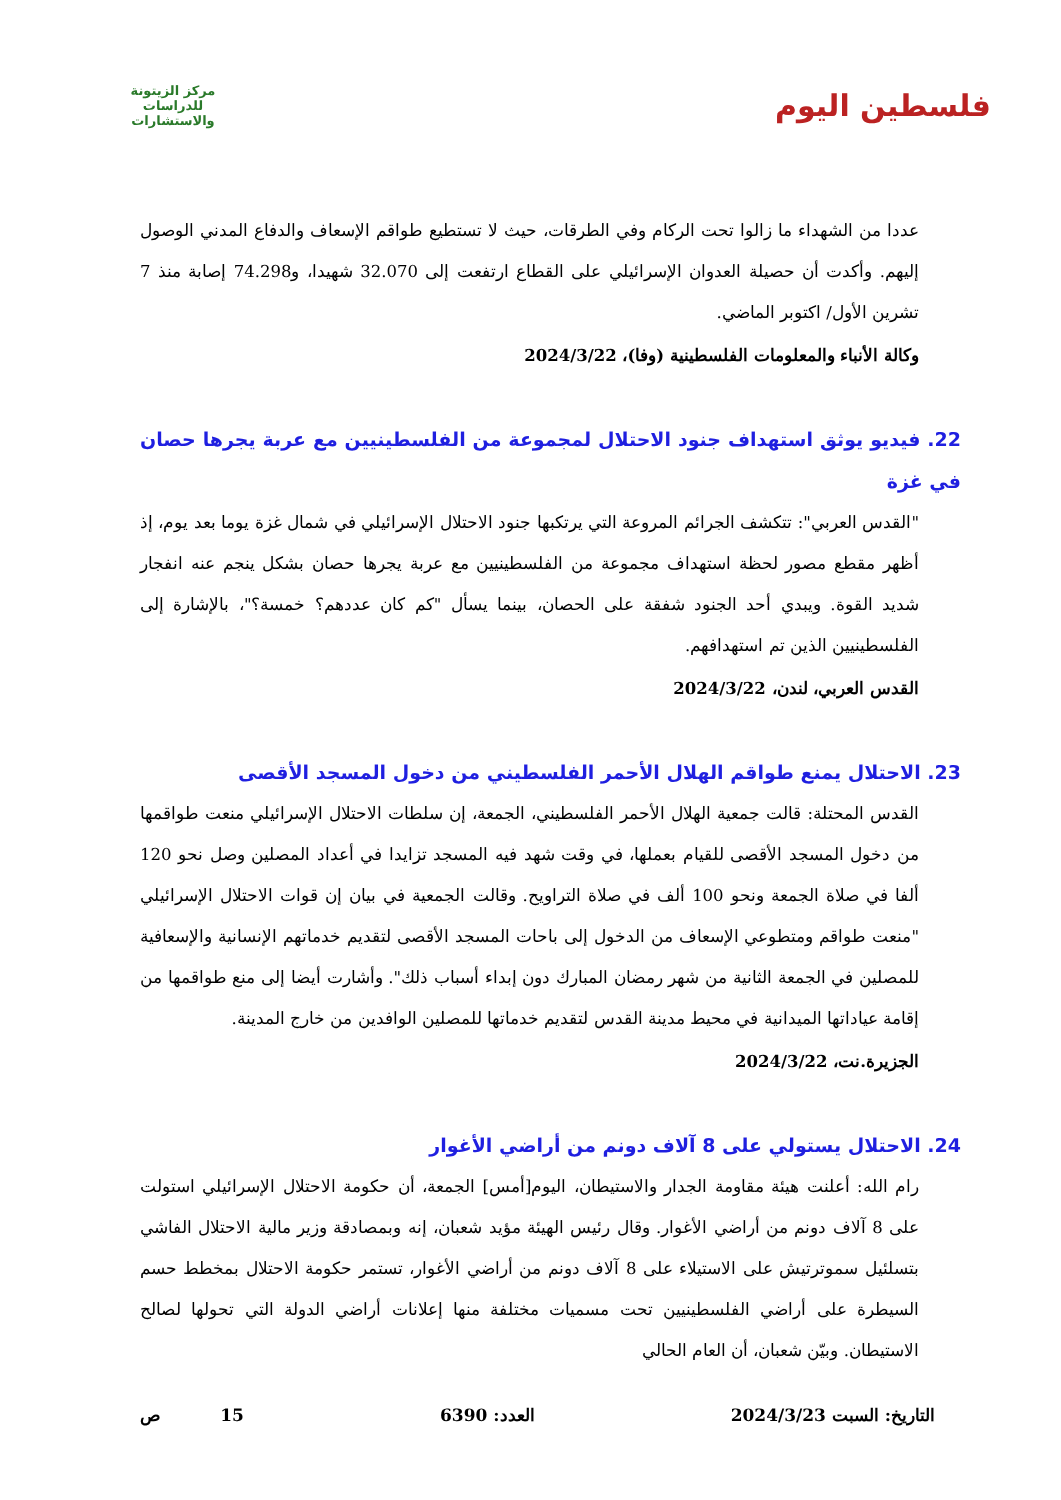فلسطين اليوم
مركز الزيتونة للدراسات والاستشارات
عددا من الشهداء ما زالوا تحت الركام وفي الطرقات، حيث لا تستطيع طواقم الإسعاف والدفاع المدني الوصول إليهم. وأكدت أن حصيلة العدوان الإسرائيلي على القطاع ارتفعت إلى 32.070 شهيدا، و74.298 إصابة منذ 7 تشرين الأول/ اكتوبر الماضي.
وكالة الأنباء والمعلومات الفلسطينية (وفا)، 2024/3/22
22. فيديو يوثق استهداف جنود الاحتلال لمجموعة من الفلسطينيين مع عربة يجرها حصان في غزة
"القدس العربي": تتكشف الجرائم المروعة التي يرتكبها جنود الاحتلال الإسرائيلي في شمال غزة يوما بعد يوم، إذ أظهر مقطع مصور لحظة استهداف مجموعة من الفلسطينيين مع عربة يجرها حصان بشكل ينجم عنه انفجار شديد القوة. ويبدي أحد الجنود شفقة على الحصان، بينما يسأل "كم كان عددهم؟ خمسة؟"، بالإشارة إلى الفلسطينيين الذين تم استهدافهم.
القدس العربي، لندن، 2024/3/22
23. الاحتلال يمنع طواقم الهلال الأحمر الفلسطيني من دخول المسجد الأقصى
القدس المحتلة: قالت جمعية الهلال الأحمر الفلسطيني، الجمعة، إن سلطات الاحتلال الإسرائيلي منعت طواقمها من دخول المسجد الأقصى للقيام بعملها، في وقت شهد فيه المسجد تزايدا في أعداد المصلين وصل نحو 120 ألفا في صلاة الجمعة ونحو 100 ألف في صلاة التراويح. وقالت الجمعية في بيان إن قوات الاحتلال الإسرائيلي "منعت طواقم ومتطوعي الإسعاف من الدخول إلى باحات المسجد الأقصى لتقديم خدماتهم الإنسانية والإسعافية للمصلين في الجمعة الثانية من شهر رمضان المبارك دون إبداء أسباب ذلك". وأشارت أيضا إلى منع طواقمها من إقامة عياداتها الميدانية في محيط مدينة القدس لتقديم خدماتها للمصلين الوافدين من خارج المدينة.
الجزيرة.نت، 2024/3/22
24. الاحتلال يستولي على 8 آلاف دونم من أراضي الأغوار
رام الله: أعلنت هيئة مقاومة الجدار والاستيطان، اليوم[أمس] الجمعة، أن حكومة الاحتلال الإسرائيلي استولت على 8 آلاف دونم من أراضي الأغوار. وقال رئيس الهيئة مؤيد شعبان، إنه وبمصادقة وزير مالية الاحتلال الفاشي بتسلئيل سموترتيش على الاستيلاء على 8 آلاف دونم من أراضي الأغوار، تستمر حكومة الاحتلال بمخطط حسم السيطرة على أراضي الفلسطينيين تحت مسميات مختلفة منها إعلانات أراضي الدولة التي تحولها لصالح الاستيطان. وبيّن شعبان، أن العام الحالي
التاريخ: السبت 2024/3/23 العدد: 6390 15 ص